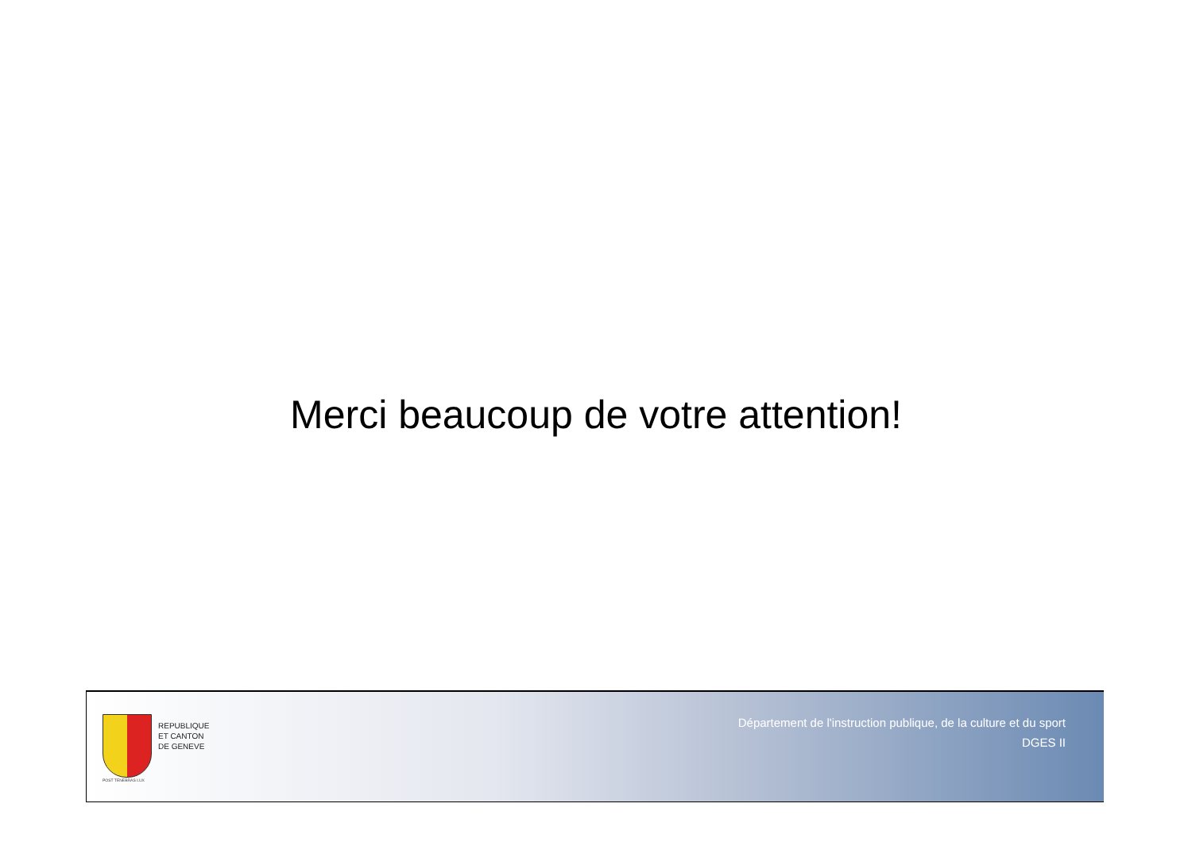Merci beaucoup de votre attention!
POST TENEBRAS LUX
REPUBLIQUE
ET CANTON
DE GENEVE
Département de l'instruction publique, de la culture et du sport
DGES II